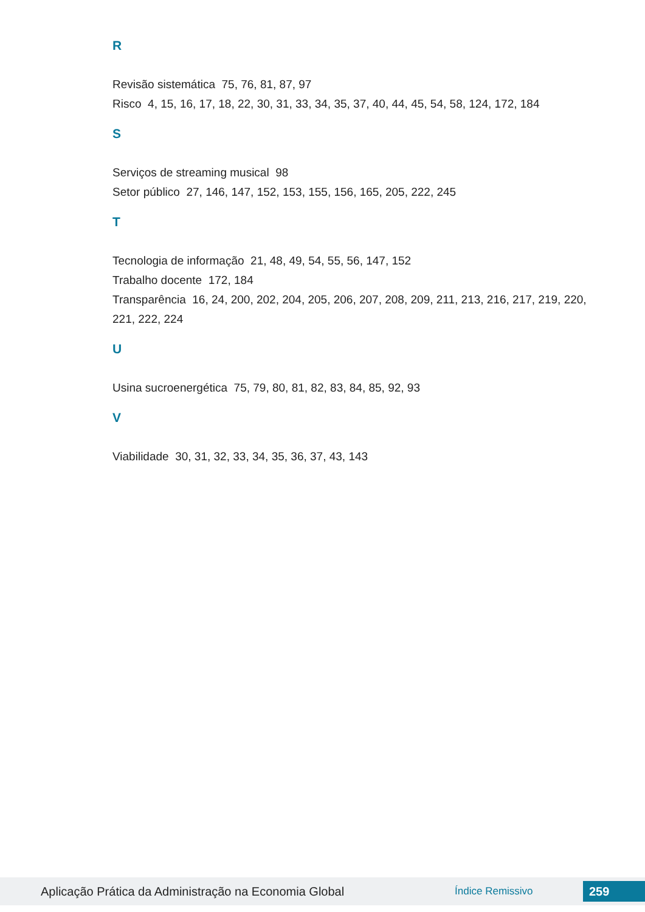R
Revisão sistemática 75, 76, 81, 87, 97
Risco 4, 15, 16, 17, 18, 22, 30, 31, 33, 34, 35, 37, 40, 44, 45, 54, 58, 124, 172, 184
S
Serviços de streaming musical 98
Setor público 27, 146, 147, 152, 153, 155, 156, 165, 205, 222, 245
T
Tecnologia de informação 21, 48, 49, 54, 55, 56, 147, 152
Trabalho docente 172, 184
Transparência 16, 24, 200, 202, 204, 205, 206, 207, 208, 209, 211, 213, 216, 217, 219, 220, 221, 222, 224
U
Usina sucroenergética 75, 79, 80, 81, 82, 83, 84, 85, 92, 93
V
Viabilidade 30, 31, 32, 33, 34, 35, 36, 37, 43, 143
Aplicação Prática da Administração na Economia Global Índice Remissivo 259